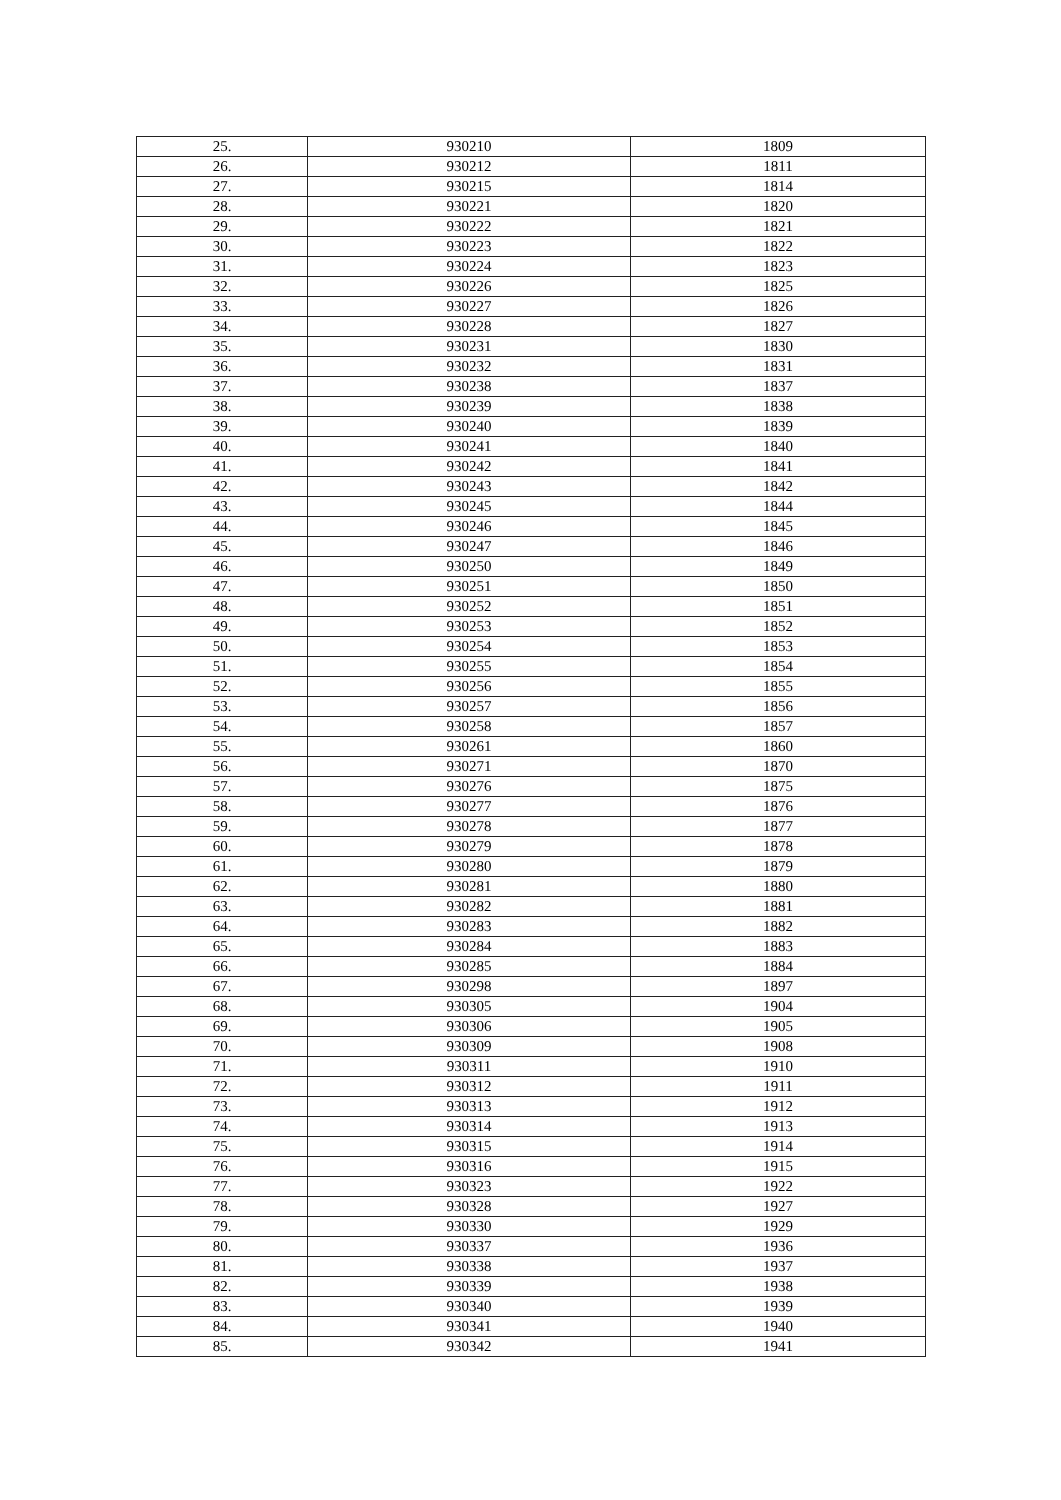| 25. | 930210 | 1809 |
| 26. | 930212 | 1811 |
| 27. | 930215 | 1814 |
| 28. | 930221 | 1820 |
| 29. | 930222 | 1821 |
| 30. | 930223 | 1822 |
| 31. | 930224 | 1823 |
| 32. | 930226 | 1825 |
| 33. | 930227 | 1826 |
| 34. | 930228 | 1827 |
| 35. | 930231 | 1830 |
| 36. | 930232 | 1831 |
| 37. | 930238 | 1837 |
| 38. | 930239 | 1838 |
| 39. | 930240 | 1839 |
| 40. | 930241 | 1840 |
| 41. | 930242 | 1841 |
| 42. | 930243 | 1842 |
| 43. | 930245 | 1844 |
| 44. | 930246 | 1845 |
| 45. | 930247 | 1846 |
| 46. | 930250 | 1849 |
| 47. | 930251 | 1850 |
| 48. | 930252 | 1851 |
| 49. | 930253 | 1852 |
| 50. | 930254 | 1853 |
| 51. | 930255 | 1854 |
| 52. | 930256 | 1855 |
| 53. | 930257 | 1856 |
| 54. | 930258 | 1857 |
| 55. | 930261 | 1860 |
| 56. | 930271 | 1870 |
| 57. | 930276 | 1875 |
| 58. | 930277 | 1876 |
| 59. | 930278 | 1877 |
| 60. | 930279 | 1878 |
| 61. | 930280 | 1879 |
| 62. | 930281 | 1880 |
| 63. | 930282 | 1881 |
| 64. | 930283 | 1882 |
| 65. | 930284 | 1883 |
| 66. | 930285 | 1884 |
| 67. | 930298 | 1897 |
| 68. | 930305 | 1904 |
| 69. | 930306 | 1905 |
| 70. | 930309 | 1908 |
| 71. | 930311 | 1910 |
| 72. | 930312 | 1911 |
| 73. | 930313 | 1912 |
| 74. | 930314 | 1913 |
| 75. | 930315 | 1914 |
| 76. | 930316 | 1915 |
| 77. | 930323 | 1922 |
| 78. | 930328 | 1927 |
| 79. | 930330 | 1929 |
| 80. | 930337 | 1936 |
| 81. | 930338 | 1937 |
| 82. | 930339 | 1938 |
| 83. | 930340 | 1939 |
| 84. | 930341 | 1940 |
| 85. | 930342 | 1941 |